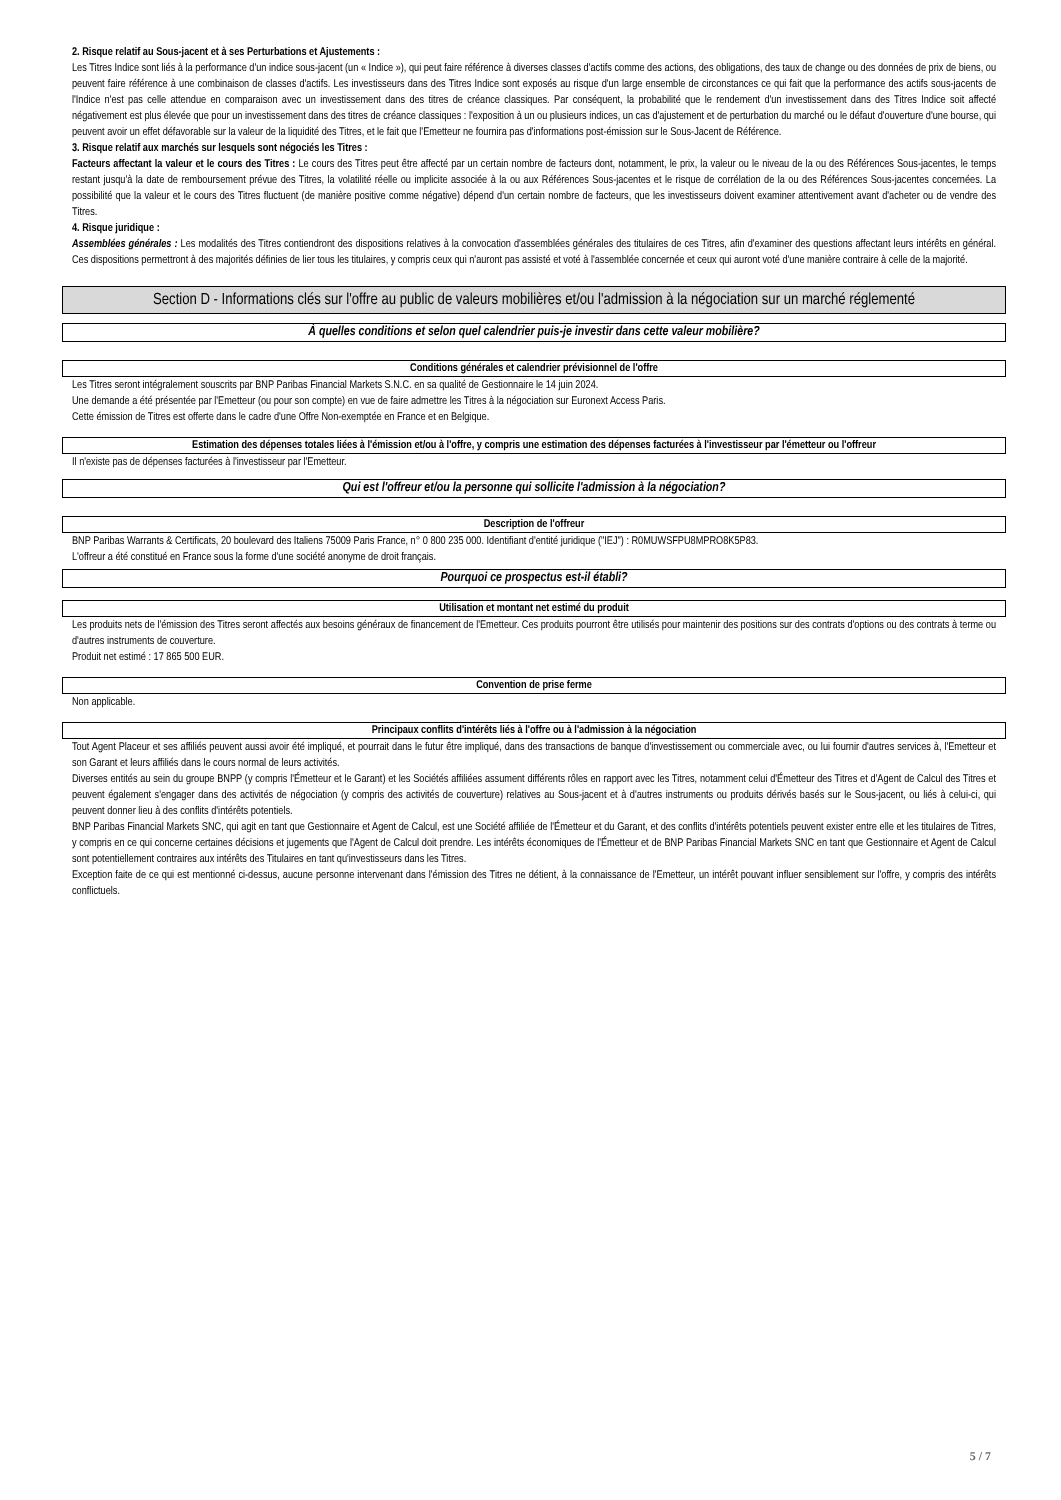2. Risque relatif au Sous-jacent et à ses Perturbations et Ajustements :
Les Titres Indice sont liés à la performance d'un indice sous-jacent (un « Indice »), qui peut faire référence à diverses classes d'actifs comme des actions, des obligations, des taux de change ou des données de prix de biens, ou peuvent faire référence à une combinaison de classes d'actifs. Les investisseurs dans des Titres Indice sont exposés au risque d'un large ensemble de circonstances ce qui fait que la performance des actifs sous-jacents de l'Indice n'est pas celle attendue en comparaison avec un investissement dans des titres de créance classiques. Par conséquent, la probabilité que le rendement d'un investissement dans des Titres Indice soit affecté négativement est plus élevée que pour un investissement dans des titres de créance classiques : l'exposition à un ou plusieurs indices, un cas d'ajustement et de perturbation du marché ou le défaut d'ouverture d'une bourse, qui peuvent avoir un effet défavorable sur la valeur de la liquidité des Titres, et le fait que l'Emetteur ne fournira pas d'informations post-émission sur le Sous-Jacent de Référence.
3. Risque relatif aux marchés sur lesquels sont négociés les Titres :
Facteurs affectant la valeur et le cours des Titres : Le cours des Titres peut être affecté par un certain nombre de facteurs dont, notamment, le prix, la valeur ou le niveau de la ou des Références Sous-jacentes, le temps restant jusqu'à la date de remboursement prévue des Titres, la volatilité réelle ou implicite associée à la ou aux Références Sous-jacentes et le risque de corrélation de la ou des Références Sous-jacentes concernées. La possibilité que la valeur et le cours des Titres fluctuent (de manière positive comme négative) dépend d'un certain nombre de facteurs, que les investisseurs doivent examiner attentivement avant d'acheter ou de vendre des Titres.
4. Risque juridique :
Assemblées générales : Les modalités des Titres contiendront des dispositions relatives à la convocation d'assemblées générales des titulaires de ces Titres, afin d'examiner des questions affectant leurs intérêts en général. Ces dispositions permettront à des majorités définies de lier tous les titulaires, y compris ceux qui n'auront pas assisté et voté à l'assemblée concernée et ceux qui auront voté d'une manière contraire à celle de la majorité.
Section D - Informations clés sur l'offre au public de valeurs mobilières et/ou l'admission à la négociation sur un marché réglementé
À quelles conditions et selon quel calendrier puis-je investir dans cette valeur mobilière?
Conditions générales et calendrier prévisionnel de l'offre
Les Titres seront intégralement souscrits par BNP Paribas Financial Markets S.N.C. en sa qualité de Gestionnaire le 14 juin 2024.
Une demande a été présentée par l'Emetteur (ou pour son compte) en vue de faire admettre les Titres à la négociation sur Euronext Access Paris.
Cette émission de Titres est offerte dans le cadre d'une Offre Non-exemptée en France et en Belgique.
Estimation des dépenses totales liées à l'émission et/ou à l'offre, y compris une estimation des dépenses facturées à l'investisseur par l'émetteur ou l'offreur
Il n'existe pas de dépenses facturées à l'investisseur par l'Emetteur.
Qui est l'offreur et/ou la personne qui sollicite l'admission à la négociation?
Description de l'offreur
BNP Paribas Warrants & Certificats, 20 boulevard des Italiens 75009 Paris France, n° 0 800 235 000. Identifiant d'entité juridique ("IEJ") : R0MUWSFPU8MPRO8K5P83.
L'offreur a été constitué en France sous la forme d'une société anonyme de droit français.
Pourquoi ce prospectus est-il établi?
Utilisation et montant net estimé du produit
Les produits nets de l'émission des Titres seront affectés aux besoins généraux de financement de l'Emetteur. Ces produits pourront être utilisés pour maintenir des positions sur des contrats d'options ou des contrats à terme ou d'autres instruments de couverture.
Produit net estimé : 17 865 500 EUR.
Convention de prise ferme
Non applicable.
Principaux conflits d'intérêts liés à l'offre ou à l'admission à la négociation
Tout Agent Placeur et ses affiliés peuvent aussi avoir été impliqué, et pourrait dans le futur être impliqué, dans des transactions de banque d'investissement ou commerciale avec, ou lui fournir d'autres services à, l'Emetteur et son Garant et leurs affiliés dans le cours normal de leurs activités.
Diverses entités au sein du groupe BNPP (y compris l'Émetteur et le Garant) et les Sociétés affiliées assument différents rôles en rapport avec les Titres, notamment celui d'Émetteur des Titres et d'Agent de Calcul des Titres et peuvent également s'engager dans des activités de négociation (y compris des activités de couverture) relatives au Sous-jacent et à d'autres instruments ou produits dérivés basés sur le Sous-jacent, ou liés à celui-ci, qui peuvent donner lieu à des conflits d'intérêts potentiels.
BNP Paribas Financial Markets SNC, qui agit en tant que Gestionnaire et Agent de Calcul, est une Société affiliée de l'Émetteur et du Garant, et des conflits d'intérêts potentiels peuvent exister entre elle et les titulaires de Titres, y compris en ce qui concerne certaines décisions et jugements que l'Agent de Calcul doit prendre. Les intérêts économiques de l'Émetteur et de BNP Paribas Financial Markets SNC en tant que Gestionnaire et Agent de Calcul sont potentiellement contraires aux intérêts des Titulaires en tant qu'investisseurs dans les Titres.
Exception faite de ce qui est mentionné ci-dessus, aucune personne intervenant dans l'émission des Titres ne détient, à la connaissance de l'Emetteur, un intérêt pouvant influer sensiblement sur l'offre, y compris des intérêts conflictuels.
5 / 7